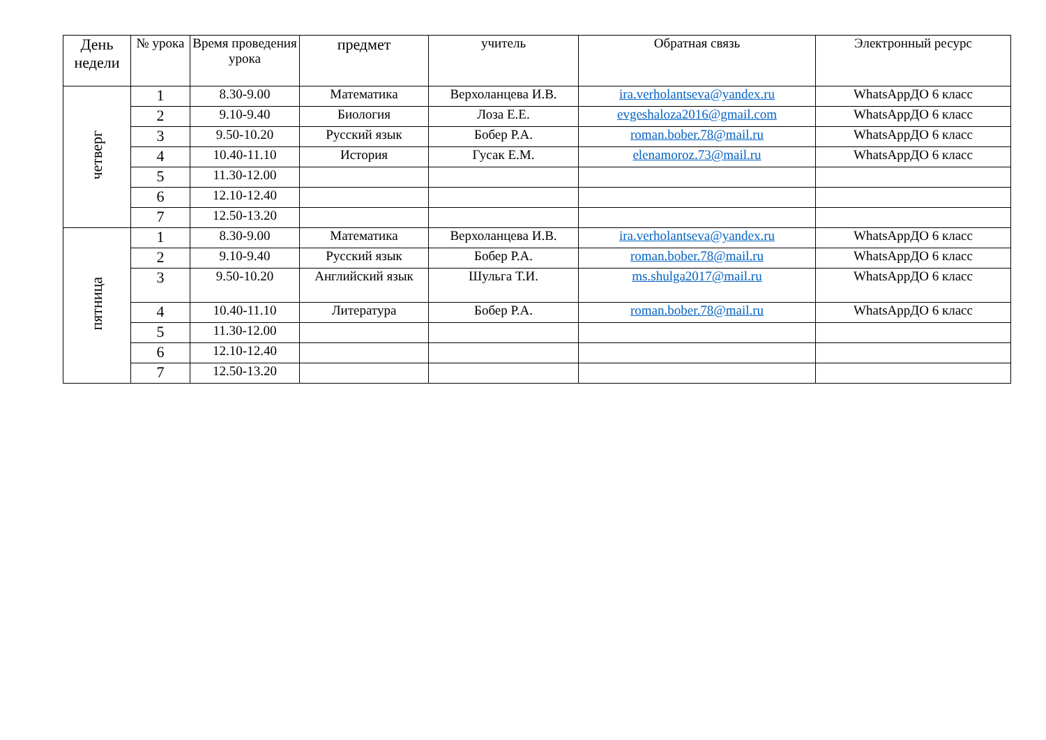| День недели | № урока | Время проведения урока | предмет | учитель | Обратная связь | Электронный ресурс |
| --- | --- | --- | --- | --- | --- | --- |
| четверг | 1 | 8.30-9.00 | Математика | Верхоланцева И.В. | ira.verholantseva@yandex.ru | WhatsAppДО 6 класс |
| | 2 | 9.10-9.40 | Биология | Лоза Е.Е. | evgeshaloza2016@gmail.com | WhatsAppДО 6 класс |
| | 3 | 9.50-10.20 | Русский язык | Бобер Р.А. | roman.bober.78@mail.ru | WhatsAppДО 6 класс |
| | 4 | 10.40-11.10 | История | Гусак Е.М. | elenamoroz.73@mail.ru | WhatsAppДО 6 класс |
| | 5 | 11.30-12.00 | | | | |
| | 6 | 12.10-12.40 | | | | |
| | 7 | 12.50-13.20 | | | | |
| пятница | 1 | 8.30-9.00 | Математика | Верхоланцева И.В. | ira.verholantseva@yandex.ru | WhatsAppДО 6 класс |
| | 2 | 9.10-9.40 | Русский язык | Бобер Р.А. | roman.bober.78@mail.ru | WhatsAppДО 6 класс |
| | 3 | 9.50-10.20 | Английский язык | Шульга Т.И. | ms.shulga2017@mail.ru | WhatsAppДО 6 класс |
| | 4 | 10.40-11.10 | Литература | Бобер Р.А. | roman.bober.78@mail.ru | WhatsAppДО 6 класс |
| | 5 | 11.30-12.00 | | | | |
| | 6 | 12.10-12.40 | | | | |
| | 7 | 12.50-13.20 | | | | |